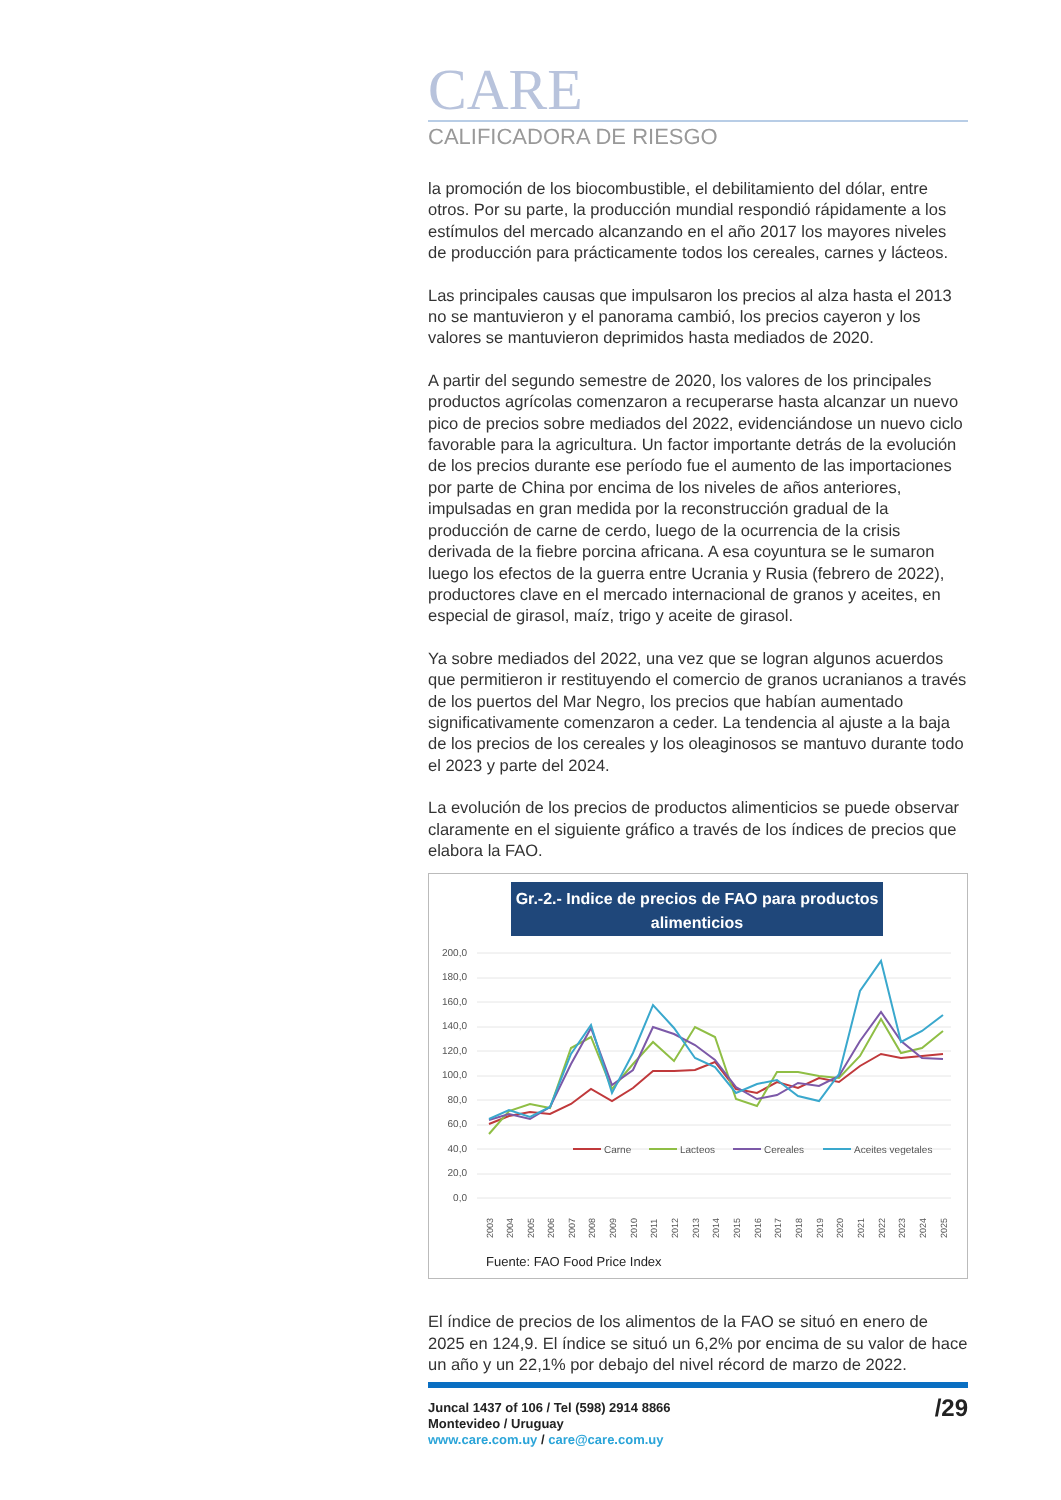CARE
CALIFICADORA DE RIESGO
la promoción de los biocombustible, el debilitamiento del dólar, entre otros. Por su parte, la producción mundial respondió rápidamente a los estímulos del mercado alcanzando en el año 2017 los mayores niveles de producción para prácticamente todos los cereales, carnes y lácteos.
Las principales causas que impulsaron los precios al alza hasta el 2013 no se mantuvieron y el panorama cambió, los precios cayeron y los valores se mantuvieron deprimidos hasta mediados de 2020.
A partir del segundo semestre de 2020, los valores de los principales productos agrícolas comenzaron a recuperarse hasta alcanzar un nuevo pico de precios sobre mediados del 2022, evidenciándose un nuevo ciclo favorable para la agricultura. Un factor importante detrás de la evolución de los precios durante ese período fue el aumento de las importaciones por parte de China por encima de los niveles de años anteriores, impulsadas en gran medida por la reconstrucción gradual de la producción de carne de cerdo, luego de la ocurrencia de la crisis derivada de la fiebre porcina africana. A esa coyuntura se le sumaron luego los efectos de la guerra entre Ucrania y Rusia (febrero de 2022), productores clave en el mercado internacional de granos y aceites, en especial de girasol, maíz, trigo y aceite de girasol.
Ya sobre mediados del 2022, una vez que se logran algunos acuerdos que permitieron ir restituyendo el comercio de granos ucranianos a través de los puertos del Mar Negro, los precios que habían aumentado significativamente comenzaron a ceder. La tendencia al ajuste a la baja de los precios de los cereales y los oleaginosos se mantuvo durante todo el 2023 y parte del 2024.
La evolución de los precios de productos alimenticios se puede observar claramente en el siguiente gráfico a través de los índices de precios que elabora la FAO.
Gr.-2.- Indice de precios de FAO para productos
alimenticios
200,0
180,0
160,0
140,0
120,0
100,0
80,0
60,0
40,0
20,0
0,0
Carne
Lacteos
Cereales
Aceites vegetales
2003
2004
2005
2006
2007
2008
2009
2010
2011
2012
2013
2014
2015
2016
2017
2018
2019
2020
2021
2022
2023
2024
2025
Fuente: FAO Food Price Index
El índice de precios de los alimentos de la FAO se situó en enero de 2025 en 124,9. El índice se situó un 6,2% por encima de su valor de hace un año y un 22,1% por debajo del nivel récord de marzo de 2022.
Juncal 1437 of 106 / Tel (598) 2914 8866
Montevideo / Uruguay
www.care.com.uy / care@care.com.uy
/29